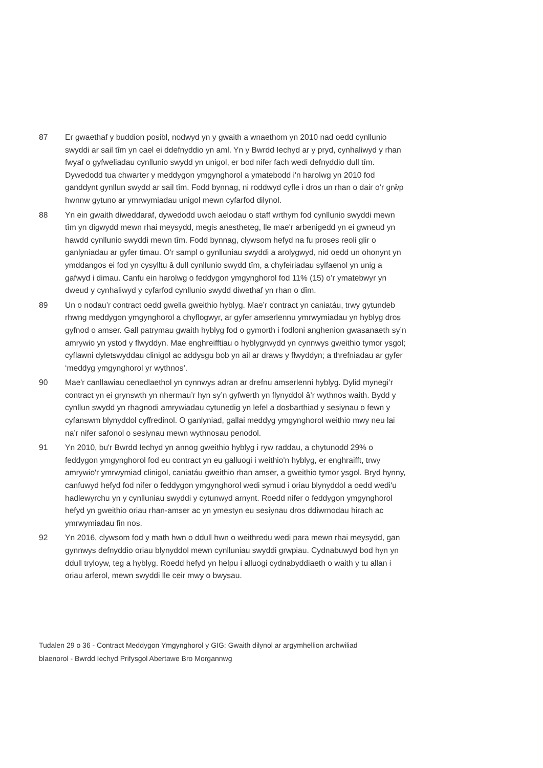87 Er gwaethaf y buddion posibl, nodwyd yn y gwaith a wnaethom yn 2010 nad oedd cynllunio swyddi ar sail tîm yn cael ei ddefnyddio yn aml. Yn y Bwrdd Iechyd ar y pryd, cynhaliwyd y rhan fwyaf o gyfweliadau cynllunio swydd yn unigol, er bod nifer fach wedi defnyddio dull tîm. Dywedodd tua chwarter y meddygon ymgynghorol a ymatebodd i'n harolwg yn 2010 fod ganddynt gynllun swydd ar sail tîm. Fodd bynnag, ni roddwyd cyfle i dros un rhan o dair o’r grŵp hwnnw gytuno ar ymrwymiadau unigol mewn cyfarfod dilynol.
88 Yn ein gwaith diweddaraf, dywedodd uwch aelodau o staff wrthym fod cynllunio swyddi mewn tîm yn digwydd mewn rhai meysydd, megis anestheteg, lle mae'r arbenigedd yn ei gwneud yn hawdd cynllunio swyddi mewn tîm. Fodd bynnag, clywsom hefyd na fu proses reoli glir o ganlyniadau ar gyfer timau. O'r sampl o gynlluniau swyddi a arolygwyd, nid oedd un ohonynt yn ymddangos ei fod yn cysylltu â dull cynllunio swydd tîm, a chyfeiriadau sylfaenol yn unig a gafwyd i dimau. Canfu ein harolwg o feddygon ymgynghorol fod 11% (15) o’r ymatebwyr yn dweud y cynhaliwyd y cyfarfod cynllunio swydd diwethaf yn rhan o dîm.
89 Un o nodau’r contract oedd gwella gweithio hyblyg. Mae’r contract yn caniatáu, trwy gytundeb rhwng meddygon ymgynghorol a chyflogwyr, ar gyfer amserlennu ymrwymiadau yn hyblyg dros gyfnod o amser. Gall patrymau gwaith hyblyg fod o gymorth i fodloni anghenion gwasanaeth sy’n amrywio yn ystod y flwyddyn. Mae enghreifftiau o hyblygrwydd yn cynnwys gweithio tymor ysgol; cyflawni dyletswyddau clinigol ac addysgu bob yn ail ar draws y flwyddyn; a threfniadau ar gyfer ‘meddyg ymgynghorol yr wythnos’.
90 Mae'r canllawiau cenedlaethol yn cynnwys adran ar drefnu amserlenni hyblyg. Dylid mynegi’r contract yn ei grynswth yn nhermau’r hyn sy’n gyfwerth yn flynyddol â’r wythnos waith. Bydd y cynllun swydd yn rhagnodi amrywiadau cytunedig yn lefel a dosbarthiad y sesiynau o fewn y cyfanswm blynyddol cyffredinol. O ganlyniad, gallai meddyg ymgynghorol weithio mwy neu lai na’r nifer safonol o sesiynau mewn wythnosau penodol.
91 Yn 2010, bu'r Bwrdd Iechyd yn annog gweithio hyblyg i ryw raddau, a chytunodd 29% o feddygon ymgynghorol fod eu contract yn eu galluogi i weithio'n hyblyg, er enghraifft, trwy amrywio'r ymrwymiad clinigol, caniatáu gweithio rhan amser, a gweithio tymor ysgol. Bryd hynny, canfuwyd hefyd fod nifer o feddygon ymgynghorol wedi symud i oriau blynyddol a oedd wedi'u hadlewyrchu yn y cynlluniau swyddi y cytunwyd arnynt. Roedd nifer o feddygon ymgynghorol hefyd yn gweithio oriau rhan-amser ac yn ymestyn eu sesiynau dros ddiwrnodau hirach ac ymrwymiadau fin nos.
92 Yn 2016, clywsom fod y math hwn o ddull hwn o weithredu wedi para mewn rhai meysydd, gan gynnwys defnyddio oriau blynyddol mewn cynlluniau swyddi grwpiau. Cydnabuwyd bod hyn yn ddull tryloyw, teg a hyblyg. Roedd hefyd yn helpu i alluogi cydnabyddiaeth o waith y tu allan i oriau arferol, mewn swyddi lle ceir mwy o bwysau.
Tudalen 29 o 36 - Contract Meddygon Ymgynghorol y GIG: Gwaith dilynol ar argymhellion archwiliad blaenorol - Bwrdd Iechyd Prifysgol Abertawe Bro Morgannwg